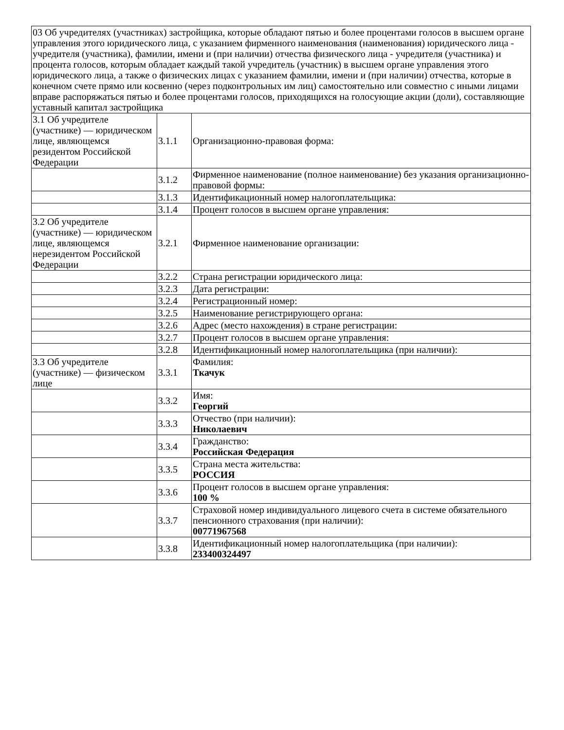| 03 Об учредителях (участниках) застройщика, которые обладают пятью и более процентами голосов в высшем органе управления этого юридического лица, с указанием фирменного наименования (наименования) юридического лица - учредителя (участника), фамилии, имени и (при наличии) отчества физического лица - учредителя (участника) и процента голосов, которым обладает каждый такой учредитель (участник) в высшем органе управления этого юридического лица, а также о физических лицах с указанием фамилии, имени и (при наличии) отчества, которые в конечном счете прямо или косвенно (через подконтрольных им лиц) самостоятельно или совместно с иными лицами вправе распоряжаться пятью и более процентами голосов, приходящихся на голосующие акции (доли), составляющие уставный капитал застройщика | | |
| 3.1 Об учредителе (участнике) — юридическом лице, являющемся резидентом Российской Федерации | 3.1.1 | Организационно-правовая форма: |
| | 3.1.2 | Фирменное наименование (полное наименование) без указания организационно-правовой формы: |
| | 3.1.3 | Идентификационный номер налогоплательщика: |
| | 3.1.4 | Процент голосов в высшем органе управления: |
| 3.2 Об учредителе (участнике) — юридическом лице, являющемся нерезидентом Российской Федерации | 3.2.1 | Фирменное наименование организации: |
| | 3.2.2 | Страна регистрации юридического лица: |
| | 3.2.3 | Дата регистрации: |
| | 3.2.4 | Регистрационный номер: |
| | 3.2.5 | Наименование регистрирующего органа: |
| | 3.2.6 | Адрес (место нахождения) в стране регистрации: |
| | 3.2.7 | Процент голосов в высшем органе управления: |
| | 3.2.8 | Идентификационный номер налогоплательщика (при наличии): |
| 3.3 Об учредителе (участнике) — физическом лице | 3.3.1 | Фамилия: Ткачук |
| | 3.3.2 | Имя: Георгий |
| | 3.3.3 | Отчество (при наличии): Николаевич |
| | 3.3.4 | Гражданство: Российская Федерация |
| | 3.3.5 | Страна места жительства: РОССИЯ |
| | 3.3.6 | Процент голосов в высшем органе управления: 100 % |
| | 3.3.7 | Страховой номер индивидуального лицевого счета в системе обязательного пенсионного страхования (при наличии): 00771967568 |
| | 3.3.8 | Идентификационный номер налогоплательщика (при наличии): 233400324497 |